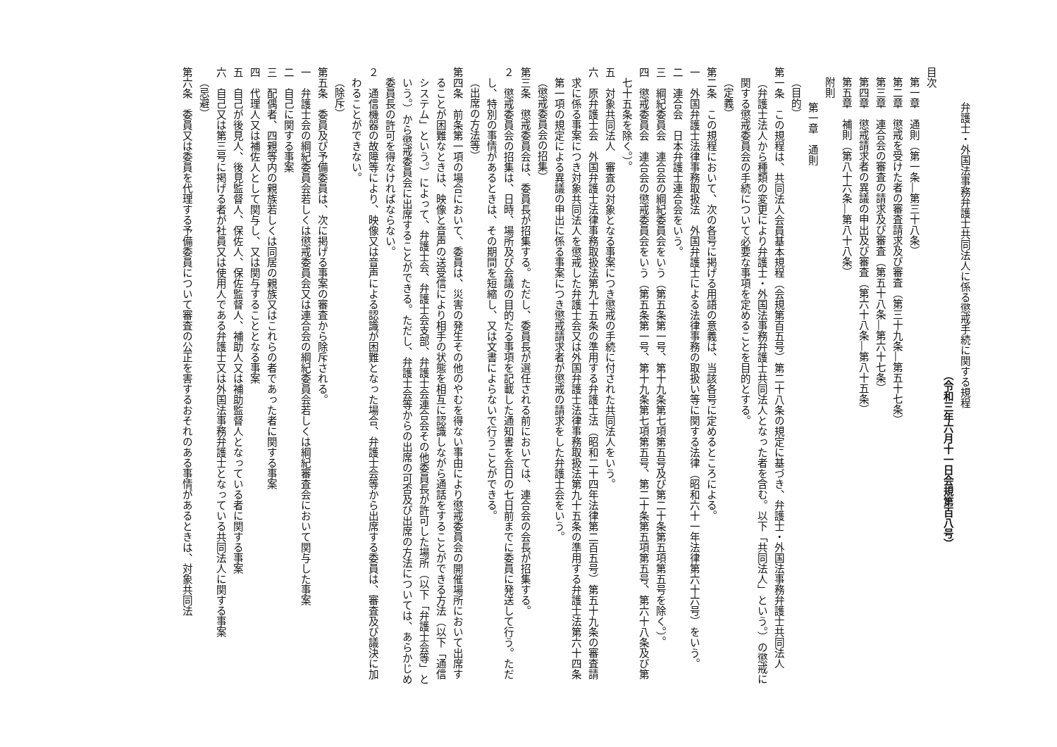弁護士・外国法事務弁護士共同法人に係る懲戒手続に関する規程
（令和三年六月十一日会規第百八号）
目次
第一章　通則（第一条―第三十八条）
第二章　懲戒を受けた者の審査請求及び審査（第三十九条―第五十七条）
第三章　連合会の審査の請求及び審査（第五十八条―第六十七条）
第四章　懲戒請求者の異議の申出及び審査（第六十八条―第八十五条）
第五章　補則（第八十六条―第八十八条）
附則
第一章　通則
（目的）
第一条　この規程は、共同法人会員基本規程（会規第百五号）第二十八条の規定に基づき、弁護士・外国法事務弁護士共同法人（弁護士法人から種類の変更により弁護士・外国法事務弁護士共同法人となった者を含む。以下「共同法人」という。）の懲戒に関する懲戒委員会の手続について必要な事項を定めることを目的とする。
（定義）
第二条　この規程において、次の各号に掲げる用語の意義は、当該各号に定めるところによる。
一　外国弁護士法律事務取扱法　外国弁護士による法律事務の取扱い等に関する法律（昭和六十一年法律第六十六号）をいう。
二　連合会　日本弁護士連合会をいう。
三　綱紀委員会　連合会の綱紀委員会をいう（第五条第一号、第十九条第七項第五号及び第二十条第五項第五号を除く。）。
四　懲戒委員会　連合会の懲戒委員会をいう（第五条第一号、第十九条第七項第五号、第二十条第五項第五号、第六十八条及び第七十五条を除く。）。
五　対象共同法人　審査の対象となる事案につき懲戒の手続に付された共同法人をいう。
六　原弁護士会　外国弁護士法律事務取扱法第九十五条の準用する弁護士法（昭和二十四年法律第二百五号）第五十九条の審査請求に係る事案につき対象共同法人を懲戒した弁護士会又は外国弁護士法律事務取扱法第九十五条の準用する弁護士法第六十四条第一項の規定による異議の申出に係る事案につき懲戒請求者が懲戒の請求をした弁護士会をいう。
（懲戒委員会の招集）
第三条　懲戒委員会は、委員長が招集する。ただし、委員長が選任される前においては、連合会の会長が招集する。
２　懲戒委員会の招集は、日時、場所及び会議の目的たる事項を記載した通知書を会日の七日前までに委員に発送して行う。ただし、特別の事情があるときは、その期間を短縮し、又は文書によらないで行うことができる。
（出席の方法等）
第四条　前条第一項の場合において、委員は、災害の発生その他のやむを得ない事由により懲戒委員会の開催場所において出席することが困難なときは、映像と音声の送受信により相手の状態を相互に認識しながら通話をすることができる方法（以下「通信システム」という。）によって、弁護士会、弁護士会支部、弁護士会連合会その他委員長が許可した場所（以下「弁護士会等」という。）から懲戒委員会に出席することができる。ただし、弁護士会等からの出席の可否及び出席の方法については、あらかじめ委員長の許可を得なければならない。
２　通信機器の故障等により、映像又は音声による認識が困難となった場合、弁護士会等から出席する委員は、審査及び議決に加わることができない。
（除斥）
第五条　委員及び予備委員は、次に掲げる事案の審査から除斥される。
一　弁護士会の綱紀委員会若しくは懲戒委員会又は連合会の綱紀委員会若しくは綱紀審査会において関与した事案
二　自己に関する事案
三　配偶者、四親等内の親族若しくは同居の親族又はこれらの者であった者に関する事案
四　代理人又は補佐人として関与し、又は関与することとなる事案
五　自己が後見人、後見監督人、保佐人、保佐監督人、補助人又は補助監督人となっている者に関する事案
六　自己又は第三号に掲げる者が社員又は使用人である弁護士又は外国法事務弁護士となっている共同法人に関する事案
（忌避）
第六条　委員又は委員を代理する予備委員について審査の公正を害するおそれのある事情があるときは、対象共同法